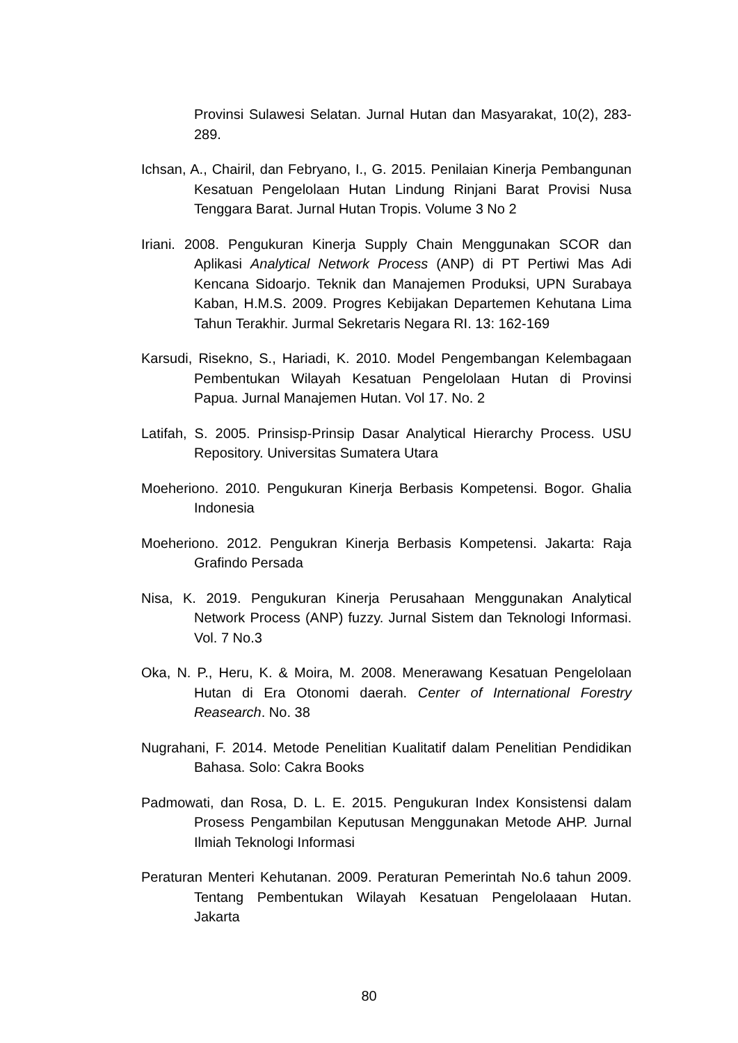Provinsi Sulawesi Selatan. Jurnal Hutan dan Masyarakat, 10(2), 283-289.
Ichsan, A., Chairil, dan Febryano, I., G. 2015. Penilaian Kinerja Pembangunan Kesatuan Pengelolaan Hutan Lindung Rinjani Barat Provisi Nusa Tenggara Barat. Jurnal Hutan Tropis. Volume 3 No 2
Iriani. 2008. Pengukuran Kinerja Supply Chain Menggunakan SCOR dan Aplikasi Analytical Network Process (ANP) di PT Pertiwi Mas Adi Kencana Sidoarjo. Teknik dan Manajemen Produksi, UPN Surabaya Kaban, H.M.S. 2009. Progres Kebijakan Departemen Kehutana Lima Tahun Terakhir. Jurmal Sekretaris Negara RI. 13: 162-169
Karsudi, Risekno, S., Hariadi, K. 2010. Model Pengembangan Kelembagaan Pembentukan Wilayah Kesatuan Pengelolaan Hutan di Provinsi Papua. Jurnal Manajemen Hutan. Vol 17. No. 2
Latifah, S. 2005. Prinsisp-Prinsip Dasar Analytical Hierarchy Process. USU Repository. Universitas Sumatera Utara
Moeheriono. 2010. Pengukuran Kinerja Berbasis Kompetensi. Bogor. Ghalia Indonesia
Moeheriono. 2012. Pengukran Kinerja Berbasis Kompetensi. Jakarta: Raja Grafindo Persada
Nisa, K. 2019. Pengukuran Kinerja Perusahaan Menggunakan Analytical Network Process (ANP) fuzzy. Jurnal Sistem dan Teknologi Informasi. Vol. 7 No.3
Oka, N. P., Heru, K. & Moira, M. 2008. Menerawang Kesatuan Pengelolaan Hutan di Era Otonomi daerah. Center of International Forestry Reasearch. No. 38
Nugrahani, F. 2014. Metode Penelitian Kualitatif dalam Penelitian Pendidikan Bahasa. Solo: Cakra Books
Padmowati, dan Rosa, D. L. E. 2015. Pengukuran Index Konsistensi dalam Prosess Pengambilan Keputusan Menggunakan Metode AHP. Jurnal Ilmiah Teknologi Informasi
Peraturan Menteri Kehutanan. 2009. Peraturan Pemerintah No.6 tahun 2009. Tentang Pembentukan Wilayah Kesatuan Pengelolaaan Hutan. Jakarta
80